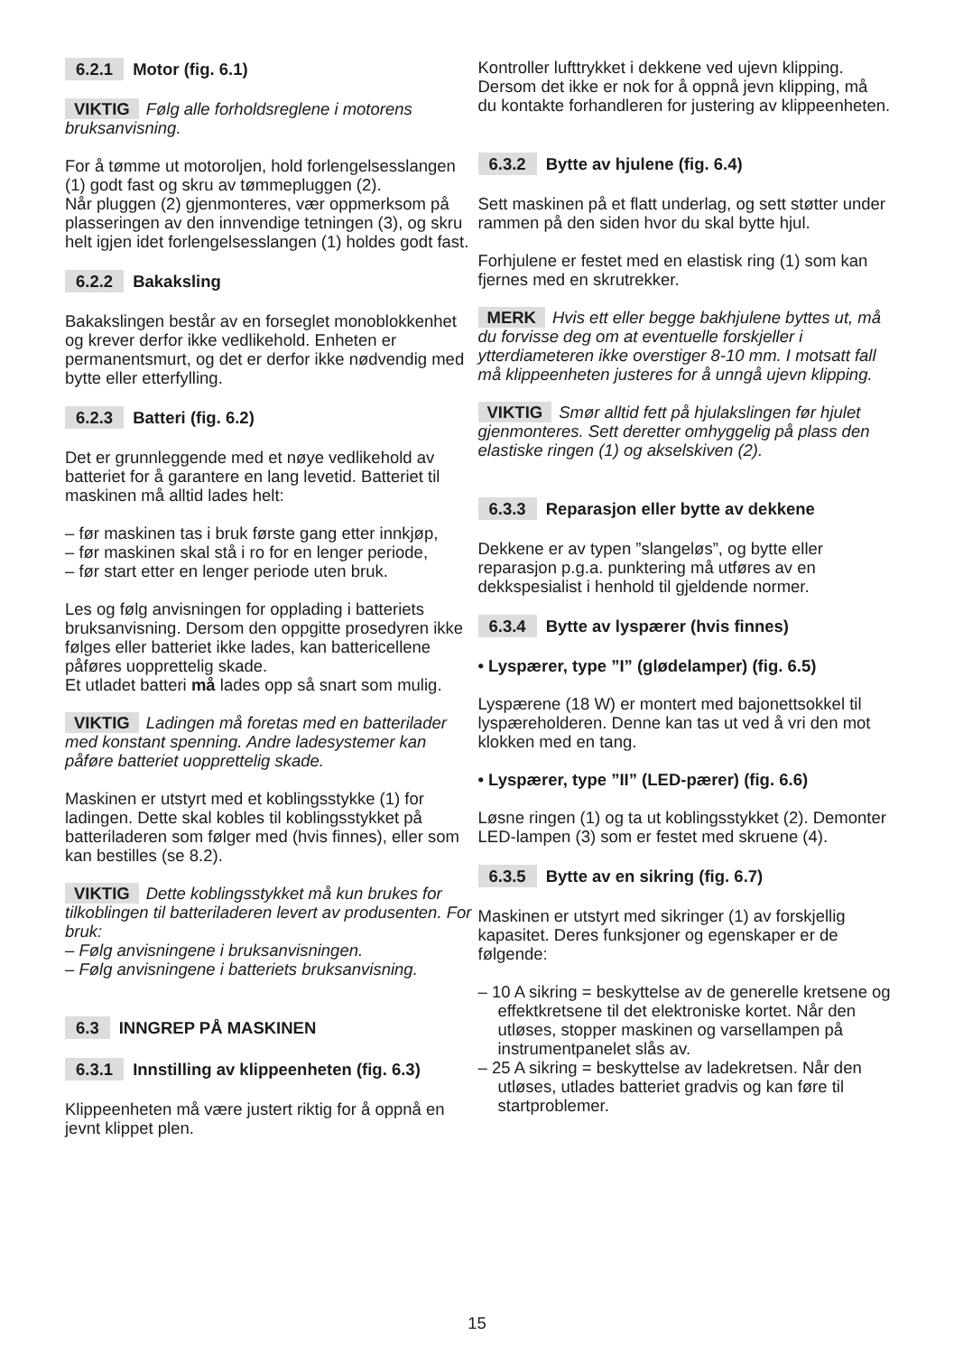6.2.1 Motor (fig. 6.1)
VIKTIG Følg alle forholdsreglene i motorens bruksanvisning.
For å tømme ut motoroljen, hold forlengelsesslangen (1) godt fast og skru av tømmepluggen (2).
Når pluggen (2) gjenmonteres, vær oppmerksom på plasseringen av den innvendige tetningen (3), og skru helt igjen idet forlengelsesslangen (1) holdes godt fast.
6.2.2 Bakaksling
Bakakslingen består av en forseglet monoblokkenhet og krever derfor ikke vedlikehold. Enheten er permanentsmurt, og det er derfor ikke nødvendig med bytte eller etterfylling.
6.2.3 Batteri (fig. 6.2)
Det er grunnleggende med et nøye vedlikehold av batteriet for å garantere en lang levetid. Batteriet til maskinen må alltid lades helt:
– før maskinen tas i bruk første gang etter innkjøp,
– før maskinen skal stå i ro for en lenger periode,
– før start etter en lenger periode uten bruk.
Les og følg anvisningen for opplading i batteriets bruksanvisning. Dersom den oppgitte prosedyren ikke følges eller batteriet ikke lades, kan battericellene påføres uopprettelig skade.
Et utladet batteri må lades opp så snart som mulig.
VIKTIG Ladingen må foretas med en batterilader med konstant spenning. Andre ladesystemer kan påføre batteriet uopprettelig skade.
Maskinen er utstyrt med et koblingsstykke (1) for ladingen. Dette skal kobles til koblingsstykket på batteriladeren som følger med (hvis finnes), eller som kan bestilles (se 8.2).
VIKTIG Dette koblingsstykket må kun brukes for tilkoblingen til batteriladeren levert av produsenten. For bruk:
– Følg anvisningene i bruksanvisningen.
– Følg anvisningene i batteriets bruksanvisning.
6.3 INNGREP PÅ MASKINEN
6.3.1 Innstilling av klippeenheten (fig. 6.3)
Klippeenheten må være justert riktig for å oppnå en jevnt klippet plen.
Kontroller lufttrykket i dekkene ved ujevn klipping.
Dersom det ikke er nok for å oppnå jevn klipping, må du kontakte forhandleren for justering av klippeenheten.
6.3.2 Bytte av hjulene (fig. 6.4)
Sett maskinen på et flatt underlag, og sett støtter under rammen på den siden hvor du skal bytte hjul.
Forhjulene er festet med en elastisk ring (1) som kan fjernes med en skrutrekker.
MERK Hvis ett eller begge bakhjulene byttes ut, må du forvisse deg om at eventuelle forskjeller i ytterdiameteren ikke overstiger 8-10 mm. I motsatt fall må klippeenheten justeres for å unngå ujevn klipping.
VIKTIG Smør alltid fett på hjulakslingen før hjulet gjenmonteres. Sett deretter omhyggelig på plass den elastiske ringen (1) og akselskiven (2).
6.3.3 Reparasjon eller bytte av dekkene
Dekkene er av typen ”slangeløs”, og bytte eller reparasjon p.g.a. punktering må utføres av en dekkspesialist i henhold til gjeldende normer.
6.3.4 Bytte av lyspærer (hvis finnes)
• Lyspærer, type ”I” (glødelamper) (fig. 6.5)
Lyspærene (18 W) er montert med bajonettsokkel til lyspæreholderen. Denne kan tas ut ved å vri den mot klokken med en tang.
• Lyspærer, type ”II” (LED-pærer) (fig. 6.6)
Løsne ringen (1) og ta ut koblingsstykket (2). Demonter LED-lampen (3) som er festet med skruene (4).
6.3.5 Bytte av en sikring (fig. 6.7)
Maskinen er utstyrt med sikringer (1) av forskjellig kapasitet. Deres funksjoner og egenskaper er de følgende:
– 10 A sikring = beskyttelse av de generelle kretsene og effektkretsene til det elektroniske kortet. Når den utløses, stopper maskinen og varsellampen på instrumentpanelet slås av.
– 25 A sikring = beskyttelse av ladekretsen. Når den utløses, utlades batteriet gradvis og kan føre til startproblemer.
15